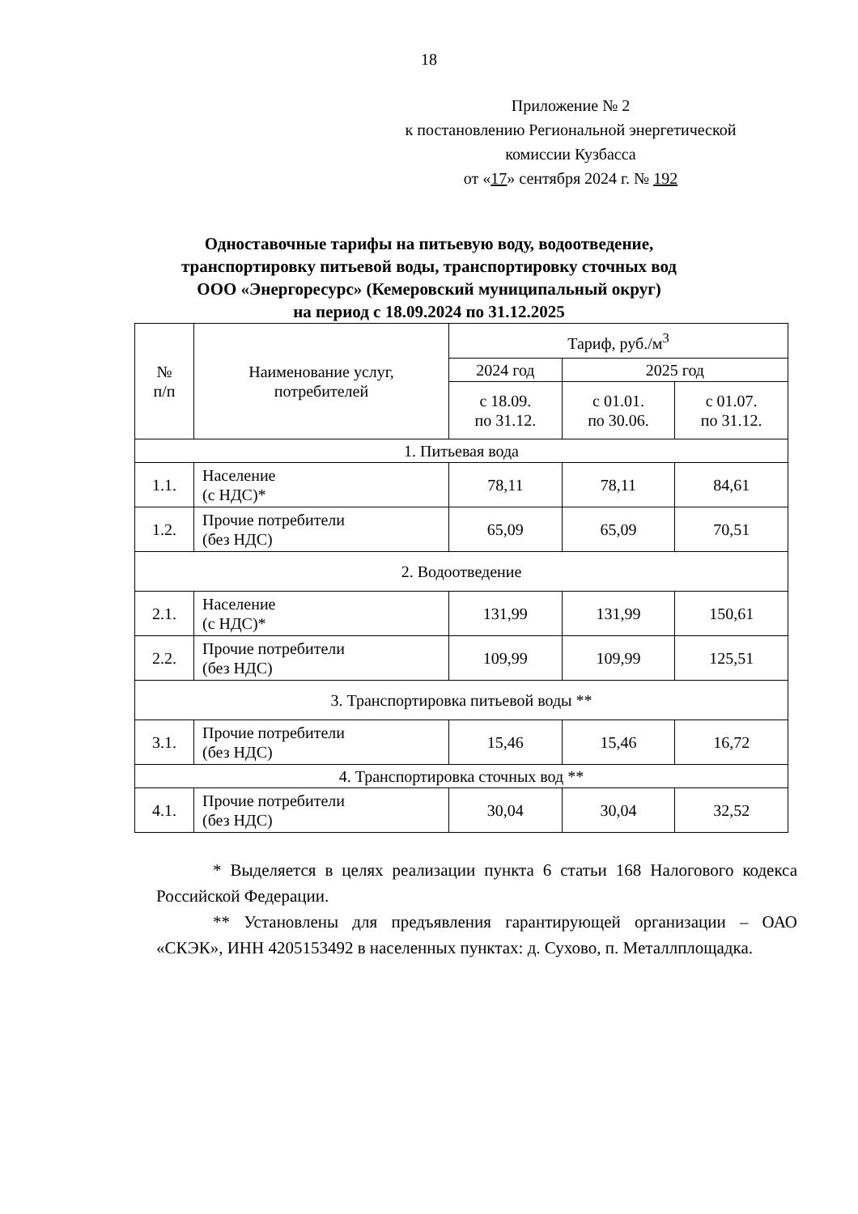18
Приложение № 2
к постановлению Региональной энергетической
комиссии Кузбасса
от «17» сентября 2024 г. № 192
Одноставочные тарифы на питьевую воду, водоотведение,
транспортировку питьевой воды, транспортировку сточных вод
ООО «Энергоресурс» (Кемеровский муниципальный округ)
на период с 18.09.2024 по 31.12.2025
| № п/п | Наименование услуг, потребителей | Тариф, руб./м<sup>3</sup> | | |
| --- | --- | --- | --- | --- |
| | | 2024 год | 2025 год | |
| | | с 18.09. по 31.12. | с 01.01. по 30.06. | с 01.07. по 31.12. |
| 1. Питьевая вода | | | | |
| 1.1. | Население (с НДС)* | 78,11 | 78,11 | 84,61 |
| 1.2. | Прочие потребители (без НДС) | 65,09 | 65,09 | 70,51 |
| 2. Водоотведение | | | | |
| 2.1. | Население (с НДС)* | 131,99 | 131,99 | 150,61 |
| 2.2. | Прочие потребители (без НДС) | 109,99 | 109,99 | 125,51 |
| 3. Транспортировка питьевой воды ** | | | | |
| 3.1. | Прочие потребители (без НДС) | 15,46 | 15,46 | 16,72 |
| 4. Транспортировка сточных вод ** | | | | |
| 4.1. | Прочие потребители (без НДС) | 30,04 | 30,04 | 32,52 |
* Выделяется в целях реализации пункта 6 статьи 168 Налогового кодекса Российской Федерации.
** Установлены для предъявления гарантирующей организации – ОАО «СКЭК», ИНН 4205153492 в населенных пунктах: д. Сухово, п. Металлплощадка.